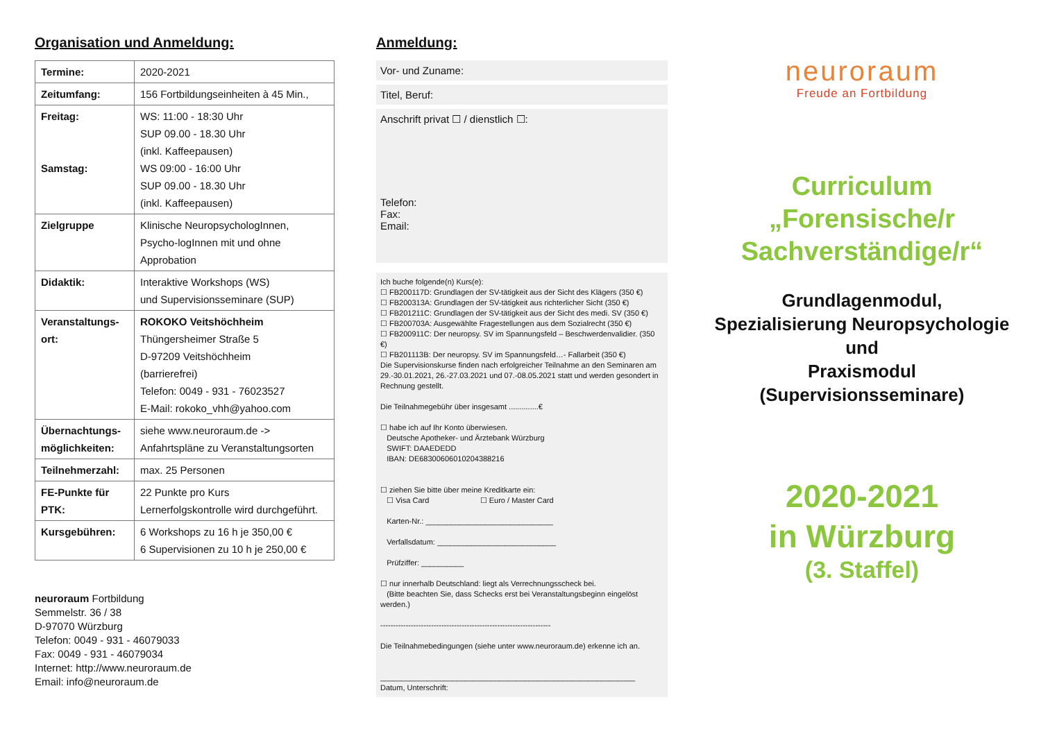Organisation und Anmeldung:
| Termine: | 2020-2021 |
| Zeitumfang: | 156 Fortbildungseinheiten à 45 Min., |
| Freitag: Samstag: | WS: 11:00 - 18:30 Uhr SUP 09.00 - 18.30 Uhr (inkl. Kaffeepausen) WS 09:00 - 16:00 Uhr SUP 09.00 - 18.30 Uhr (inkl. Kaffeepausen) |
| Zielgruppe | Klinische NeuropsychologInnen, Psycho-logInnen mit und ohne Approbation |
| Didaktik: | Interaktive Workshops (WS) und Supervisionsseminare (SUP) |
| Veranstaltungs-ort: | ROKOKO Veitshöchheim Thüngersheimer Straße 5 D-97209 Veitshöchheim (barrierefrei) Telefon: 0049 - 931 - 76023527 E-Mail: rokoko_vhh@yahoo.com |
| Übernachtungs-möglichkeiten: | siehe www.neuroraum.de -> Anfahrtspläne zu Veranstaltungsorten |
| Teilnehmerzahl: | max. 25 Personen |
| FE-Punkte für PTK: | 22 Punkte pro Kurs Lernerfolgskontrolle wird durchgeführt. |
| Kursgebühren: | 6 Workshops zu 16 h je 350,00 € 6 Supervisionen zu 10 h je 250,00 € |
neuroraum Fortbildung
Semmelstr. 36 / 38
D-97070 Würzburg
Telefon: 0049 - 931 - 46079033
Fax: 0049 - 931 - 46079034
Internet: http://www.neuroraum.de
Email: info@neuroraum.de
Anmeldung:
Vor- und Zuname:
Titel, Beruf:
Anschrift privat ☐ / dienstlich ☐:
Telefon:
Fax:
Email:
Ich buche folgende(n) Kurs(e):
☐ FB200117D: Grundlagen der SV-tätigkeit aus der Sicht des Klägers (350 €)
☐ FB200313A: Grundlagen der SV-tätigkeit aus richterlicher Sicht (350 €)
☐ FB201211C: Grundlagen der SV-tätigkeit aus der Sicht des medi. SV (350 €)
☐ FB200703A: Ausgewählte Fragestellungen aus dem Sozialrecht (350 €)
☐ FB200911C: Der neuropsy. SV im Spannungsfeld – Beschwerdenvalidier. (350 €)
☐ FB201113B: Der neuropsy. SV im Spannungsfeld…- Fallarbeit (350 €)
Die Supervisionskurse finden nach erfolgreicher Teilnahme an den Seminaren am 29.-30.01.2021, 26.-27.03.2021 und 07.-08.05.2021 statt und werden gesondert in Rechnung gestellt.
Die Teilnahmegebühr über insgesamt ..............€
☐ habe ich auf Ihr Konto überwiesen.
Deutsche Apotheker- und Ärztebank Würzburg
SWIFT: DAAEDEDD
IBAN: DE68300606010204388216
☐ ziehen Sie bitte über meine Kreditkarte ein:
☐ Visa Card ☐ Euro / Master Card
Karten-Nr.: ______________________________
Verfallsdatum: ____________________________
Prüfziffer: __________
☐ nur innerhalb Deutschland: liegt als Verrechnungsscheck bei.
(Bitte beachten Sie, dass Schecks erst bei Veranstaltungsbeginn eingelöst werden.)
-------------------------------------------------------------------
Die Teilnahmebedingungen (siehe unter www.neuroraum.de) erkenne ich an.
____________________________________________________________
Datum, Unterschrift:
neuroraum
Freude an Fortbildung
Curriculum
„Forensische/r
Sachverständige/r“
Grundlagenmodul,
Spezialisierung Neuropsychologie
und
Praxismodul
(Supervisionsseminare)
2020-2021
in Würzburg
(3. Staffel)